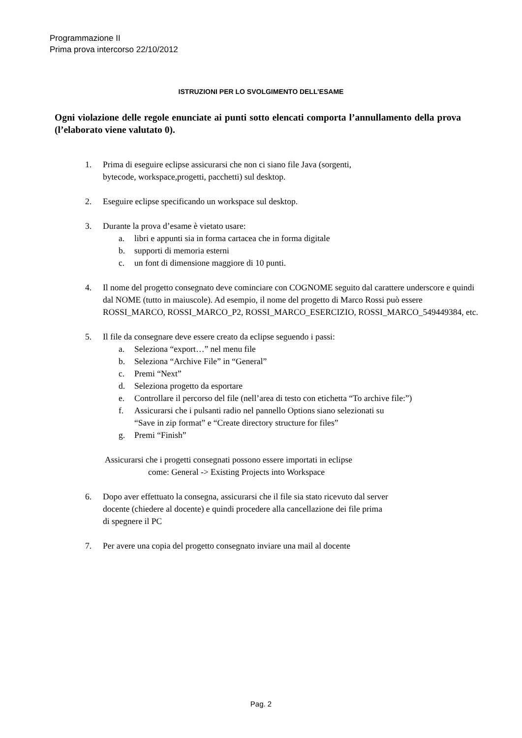Programmazione II
Prima prova intercorso 22/10/2012
ISTRUZIONI PER LO SVOLGIMENTO DELL’ESAME
Ogni violazione delle regole enunciate ai punti sotto elencati comporta l’annullamento della prova (l’elaborato viene valutato 0).
1. Prima di eseguire eclipse assicurarsi che non ci siano file Java (sorgenti,
bytecode, workspace,progetti, pacchetti) sul desktop.
2. Eseguire eclipse specificando un workspace sul desktop.
3. Durante la prova d’esame è vietato usare:
a. libri e appunti sia in forma cartacea che in forma digitale
b. supporti di memoria esterni
c. un font di dimensione maggiore di 10 punti.
4. Il nome del progetto consegnato deve cominciare con COGNOME seguito dal carattere underscore e quindi dal NOME (tutto in maiuscole). Ad esempio, il nome del progetto di Marco Rossi può essere ROSSI_MARCO, ROSSI_MARCO_P2, ROSSI_MARCO_ESERCIZIO, ROSSI_MARCO_549449384, etc.
5. Il file da consegnare deve essere creato da eclipse seguendo i passi:
a. Seleziona “export…” nel menu file
b. Seleziona “Archive File” in “General”
c. Premi “Next”
d. Seleziona progetto da esportare
e. Controllare il percorso del file (nell’area di testo con etichetta “To archive file:”)
f. Assicurarsi che i pulsanti radio nel pannello Options siano selezionati su
“Save in zip format” e “Create directory structure for files”
g. Premi “Finish”
Assicurarsi che i progetti consegnati possono essere importati in eclipse
come: General -> Existing Projects into Workspace
6. Dopo aver effettuato la consegna, assicurarsi che il file sia stato ricevuto dal server
docente (chiedere al docente) e quindi procedere alla cancellazione dei file prima
di spegnere il PC
7. Per avere una copia del progetto consegnato inviare una mail al docente
Pag. 2